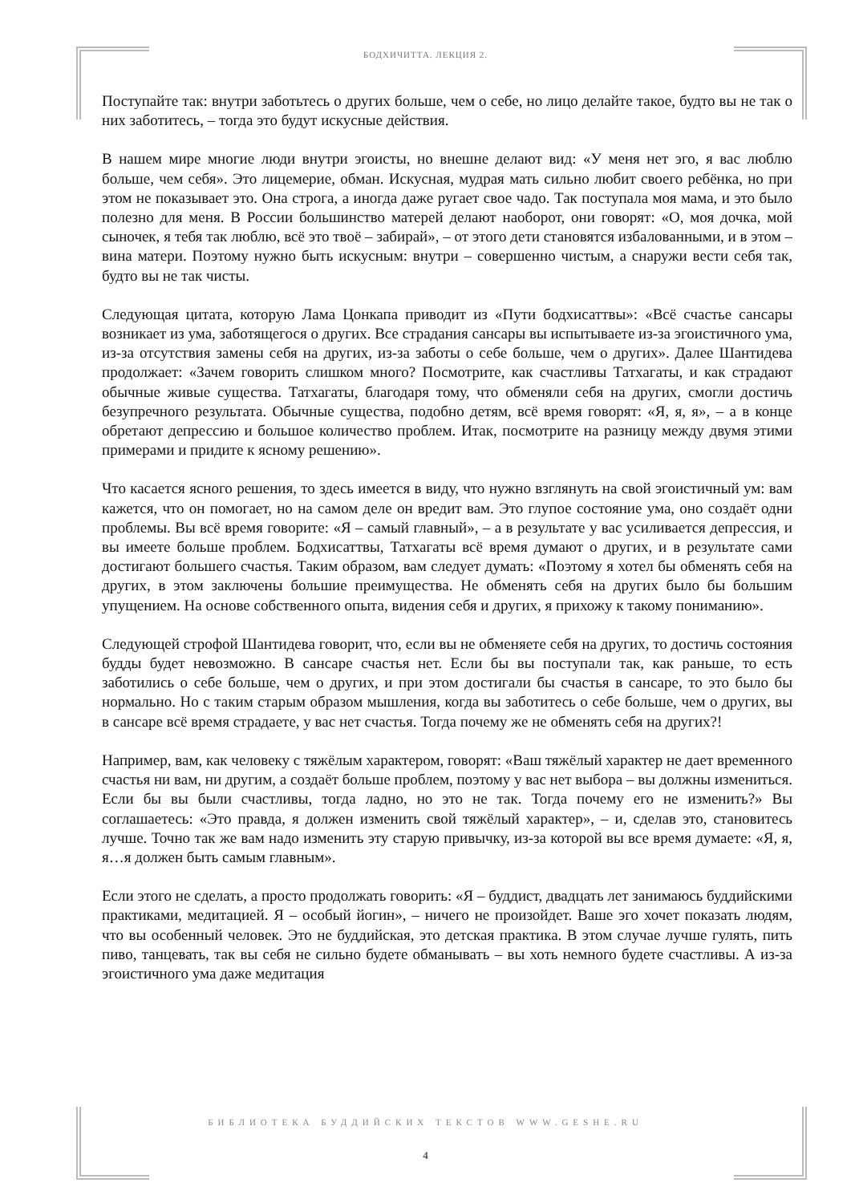БОДХИЧИТТА. ЛЕКЦИЯ 2.
Поступайте так: внутри заботьтесь о других больше, чем о себе, но лицо делайте такое, будто вы не так о них заботитесь, – тогда это будут искусные действия.
В нашем мире многие люди внутри эгоисты, но внешне делают вид: «У меня нет эго, я вас люблю больше, чем себя». Это лицемерие, обман. Искусная, мудрая мать сильно любит своего ребёнка, но при этом не показывает это. Она строга, а иногда даже ругает свое чадо. Так поступала моя мама, и это было полезно для меня. В России большинство матерей делают наоборот, они говорят: «О, моя дочка, мой сыночек, я тебя так люблю, всё это твоё – забирай», – от этого дети становятся избалованными, и в этом – вина матери. Поэтому нужно быть искусным: внутри – совершенно чистым, а снаружи вести себя так, будто вы не так чисты.
Следующая цитата, которую Лама Цонкапа приводит из «Пути бодхисаттвы»: «Всё счастье сансары возникает из ума, заботящегося о других. Все страдания сансары вы испытываете из-за эгоистичного ума, из-за отсутствия замены себя на других, из-за заботы о себе больше, чем о других». Далее Шантидева продолжает: «Зачем говорить слишком много? Посмотрите, как счастливы Татхагаты, и как страдают обычные живые существа. Татхагаты, благодаря тому, что обменяли себя на других, смогли достичь безупречного результата. Обычные существа, подобно детям, всё время говорят: «Я, я, я», – а в конце обретают депрессию и большое количество проблем. Итак, посмотрите на разницу между двумя этими примерами и придите к ясному решению».
Что касается ясного решения, то здесь имеется в виду, что нужно взглянуть на свой эгоистичный ум: вам кажется, что он помогает, но на самом деле он вредит вам. Это глупое состояние ума, оно создаёт одни проблемы. Вы всё время говорите: «Я – самый главный», – а в результате у вас усиливается депрессия, и вы имеете больше проблем. Бодхисаттвы, Татхагаты всё время думают о других, и в результате сами достигают большего счастья. Таким образом, вам следует думать: «Поэтому я хотел бы обменять себя на других, в этом заключены большие преимущества. Не обменять себя на других было бы большим упущением. На основе собственного опыта, видения себя и других, я прихожу к такому пониманию».
Следующей строфой Шантидева говорит, что, если вы не обменяете себя на других, то достичь состояния будды будет невозможно. В сансаре счастья нет. Если бы вы поступали так, как раньше, то есть заботились о себе больше, чем о других, и при этом достигали бы счастья в сансаре, то это было бы нормально. Но с таким старым образом мышления, когда вы заботитесь о себе больше, чем о других, вы в сансаре всё время страдаете, у вас нет счастья. Тогда почему же не обменять себя на других?!
Например, вам, как человеку с тяжёлым характером, говорят: «Ваш тяжёлый характер не дает временного счастья ни вам, ни другим, а создаёт больше проблем, поэтому у вас нет выбора – вы должны измениться. Если бы вы были счастливы, тогда ладно, но это не так. Тогда почему его не изменить?» Вы соглашаетесь: «Это правда, я должен изменить свой тяжёлый характер», – и, сделав это, становитесь лучше. Точно так же вам надо изменить эту старую привычку, из-за которой вы все время думаете: «Я, я, я…я должен быть самым главным».
Если этого не сделать, а просто продолжать говорить: «Я – буддист, двадцать лет занимаюсь буддийскими практиками, медитацией. Я – особый йогин», – ничего не произойдет. Ваше эго хочет показать людям, что вы особенный человек. Это не буддийская, это детская практика. В этом случае лучше гулять, пить пиво, танцевать, так вы себя не сильно будете обманывать – вы хоть немного будете счастливы. А из-за эгоистичного ума даже медитация
БИБЛИОТЕКА БУДДИЙСКИХ ТЕКСТОВ WWW.GESHE.RU
4